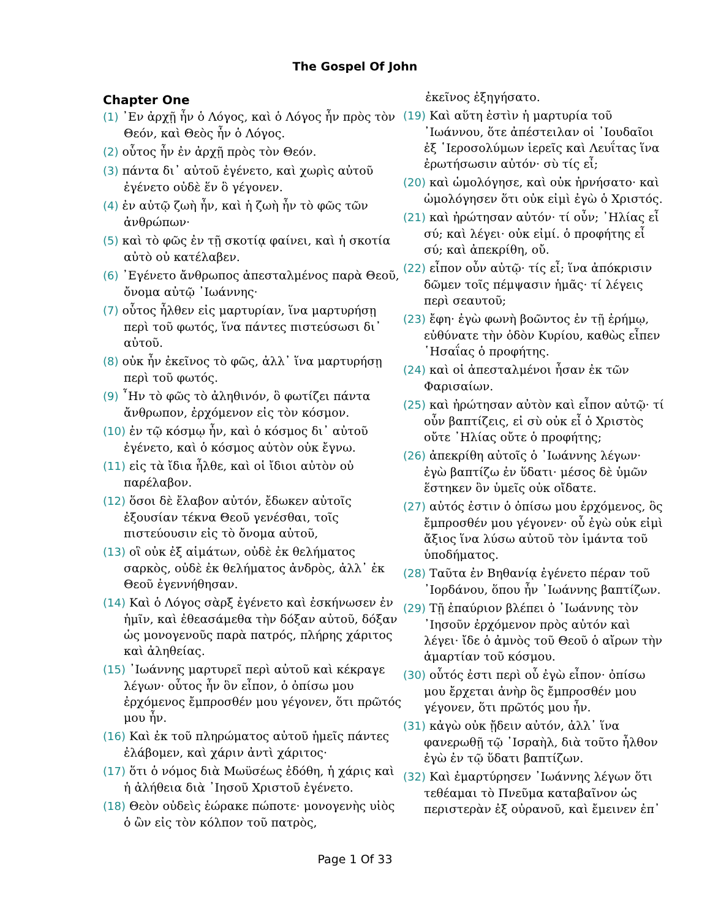The Gospel Of John
Chapter One
(1) ᾿Εν ἀρχῇ ἦν ὁ Λόγος, καὶ ὁ Λόγος ἦν πρὸς τὸν Θεόν, καὶ Θεὸς ἦν ὁ Λόγος.
(2) οὗτος ἦν ἐν ἀρχῇ πρὸς τὸν Θεόν.
(3) πάντα δι᾿ αὐτοῦ ἐγένετο, καὶ χωρὶς αὐτοῦ ἐγένετο οὐδὲ ἕν ὃ γέγονεν.
(4) ἐν αὐτῷ ζωὴ ἦν, καὶ ἡ ζωὴ ἦν τὸ φῶς τῶν ἀνθρώπων·
(5) καὶ τὸ φῶς ἐν τῇ σκοτίᾳ φαίνει, καὶ ἡ σκοτία αὐτὸ οὐ κατέλαβεν.
(6) ᾿Εγένετο ἄνθρωπος ἀπεσταλμένος παρὰ Θεοῦ, ὄνομα αὐτῷ ᾿Ιωάννης·
(7) οὗτος ἦλθεν εἰς μαρτυρίαν, ἵνα μαρτυρήσῃ περὶ τοῦ φωτός, ἵνα πάντες πιστεύσωσι δι᾿ αὐτοῦ.
(8) οὐκ ἦν ἐκεῖνος τὸ φῶς, ἀλλ᾿ ἵνα μαρτυρήσῃ περὶ τοῦ φωτός.
(9) ῏Ην τὸ φῶς τὸ ἀληθινόν, ὃ φωτίζει πάντα ἄνθρωπον, ἐρχόμενον εἰς τὸν κόσμον.
(10) ἐν τῷ κόσμῳ ἦν, καὶ ὁ κόσμος δι᾿ αὐτοῦ ἐγένετο, καὶ ὁ κόσμος αὐτὸν οὐκ ἔγνω.
(11) εἰς τὰ ἴδια ἦλθε, καὶ οἱ ἴδιοι αὐτὸν οὐ παρέλαβον.
(12) ὅσοι δὲ ἔλαβον αὐτόν, ἔδωκεν αὐτοῖς ἐξουσίαν τέκνα Θεοῦ γενέσθαι, τοῖς πιστεύουσιν εἰς τὸ ὄνομα αὐτοῦ,
(13) οἳ οὐκ ἐξ αἱμάτων, οὐδὲ ἐκ θελήματος σαρκὸς, οὐδὲ ἐκ θελήματος ἀνδρὸς, ἀλλ᾿ ἐκ Θεοῦ ἐγεννήθησαν.
(14) Καὶ ὁ Λόγος σὰρξ ἐγένετο καὶ ἐσκήνωσεν ἐν ἡμῖν, καὶ ἐθεασάμεθα τὴν δόξαν αὐτοῦ, δόξαν ὡς μονογενοῦς παρὰ πατρός, πλήρης χάριτος καὶ ἀληθείας.
(15) ᾿Ιωάννης μαρτυρεῖ περὶ αὐτοῦ καὶ κέκραγε λέγων· οὗτος ἦν ὃν εἶπον, ὁ ὀπίσω μου ἐρχόμενος ἔμπροσθέν μου γέγονεν, ὅτι πρῶτός μου ἦν.
(16) Καὶ ἐκ τοῦ πληρώματος αὐτοῦ ἡμεῖς πάντες ἐλάβομεν, καὶ χάριν ἀντὶ χάριτος·
(17) ὅτι ὁ νόμος διὰ Μωϋσέως ἐδόθη, ἡ χάρις καὶ ἡ ἀλήθεια διὰ ᾿Ιησοῦ Χριστοῦ ἐγένετο.
(18) Θεὸν οὐδεὶς ἑώρακε πώποτε· μονογενὴς υἱὸς ὁ ὢν εἰς τὸν κόλπον τοῦ πατρὸς,
ἐκεῖνος ἐξηγήσατο.
(19) Καὶ αὕτη ἐστὶν ἡ μαρτυρία τοῦ ᾿Ιωάννου, ὅτε ἀπέστειλαν οἱ ᾿Ιουδαῖοι ἐξ ῾Ιεροσολύμων ἱερεῖς καὶ Λευΐτας ἵνα ἐρωτήσωσιν αὐτόν· σὺ τίς εἶ;
(20) καὶ ὡμολόγησε, καὶ οὐκ ἠρνήσατο· καὶ ὡμολόγησεν ὅτι οὐκ εἰμὶ ἐγὼ ὁ Χριστός.
(21) καὶ ἠρώτησαν αὐτόν· τί οὖν; ᾿Ηλίας εἶ σύ; καὶ λέγει· οὐκ εἰμί. ὁ προφήτης εἶ σύ; καὶ ἀπεκρίθη, οὔ.
(22) εἶπον οὖν αὐτῷ· τίς εἶ; ἵνα ἀπόκρισιν δῶμεν τοῖς πέμψασιν ἡμᾶς· τί λέγεις περὶ σεαυτοῦ;
(23) ἔφη· ἐγὼ φωνὴ βοῶντος ἐν τῇ ἐρήμῳ, εὐθύνατε τὴν ὁδὸν Κυρίου, καθὼς εἶπεν ῾Ησαΐας ὁ προφήτης.
(24) καὶ οἱ ἀπεσταλμένοι ἦσαν ἐκ τῶν Φαρισαίων.
(25) καὶ ἠρώτησαν αὐτὸν καὶ εἶπον αὐτῷ· τί οὖν βαπτίζεις, εἰ σὺ οὐκ εἶ ὁ Χριστὸς οὔτε ᾿Ηλίας οὔτε ὁ προφήτης;
(26) ἀπεκρίθη αὐτοῖς ὁ ᾿Ιωάννης λέγων· ἐγὼ βαπτίζω ἐν ὕδατι· μέσος δὲ ὑμῶν ἕστηκεν ὃν ὑμεῖς οὐκ οἴδατε.
(27) αὐτός ἐστιν ὁ ὀπίσω μου ἐρχόμενος, ὃς ἔμπροσθέν μου γέγονεν· οὗ ἐγὼ οὐκ εἰμὶ ἄξιος ἵνα λύσω αὐτοῦ τὸν ἱμάντα τοῦ ὑποδήματος.
(28) Ταῦτα ἐν Βηθανίᾳ ἐγένετο πέραν τοῦ ᾿Ιορδάνου, ὅπου ἦν ᾿Ιωάννης βαπτίζων.
(29) Τῇ ἐπαύριον βλέπει ὁ ᾿Ιωάννης τὸν ᾿Ιησοῦν ἐρχόμενον πρὸς αὐτόν καὶ λέγει· ἴδε ὁ ἀμνὸς τοῦ Θεοῦ ὁ αἴρων τὴν ἁμαρτίαν τοῦ κόσμου.
(30) οὗτός ἐστι περὶ οὗ ἐγὼ εἶπον· ὀπίσω μου ἔρχεται ἀνὴρ ὃς ἔμπροσθέν μου γέγονεν, ὅτι πρῶτός μου ἦν.
(31) κἀγὼ οὐκ ᾔδειν αὐτόν, ἀλλ᾿ ἵνα φανερωθῇ τῷ ᾿Ισραὴλ, διὰ τοῦτο ἦλθον ἐγὼ ἐν τῷ ὕδατι βαπτίζων.
(32) Καὶ ἐμαρτύρησεν ᾿Ιωάννης λέγων ὅτι τεθέαμαι τὸ Πνεῦμα καταβαῖνον ὡς περιστερὰν ἐξ οὐρανοῦ, καὶ ἔμεινεν ἐπ᾿
Page 1 Of 33